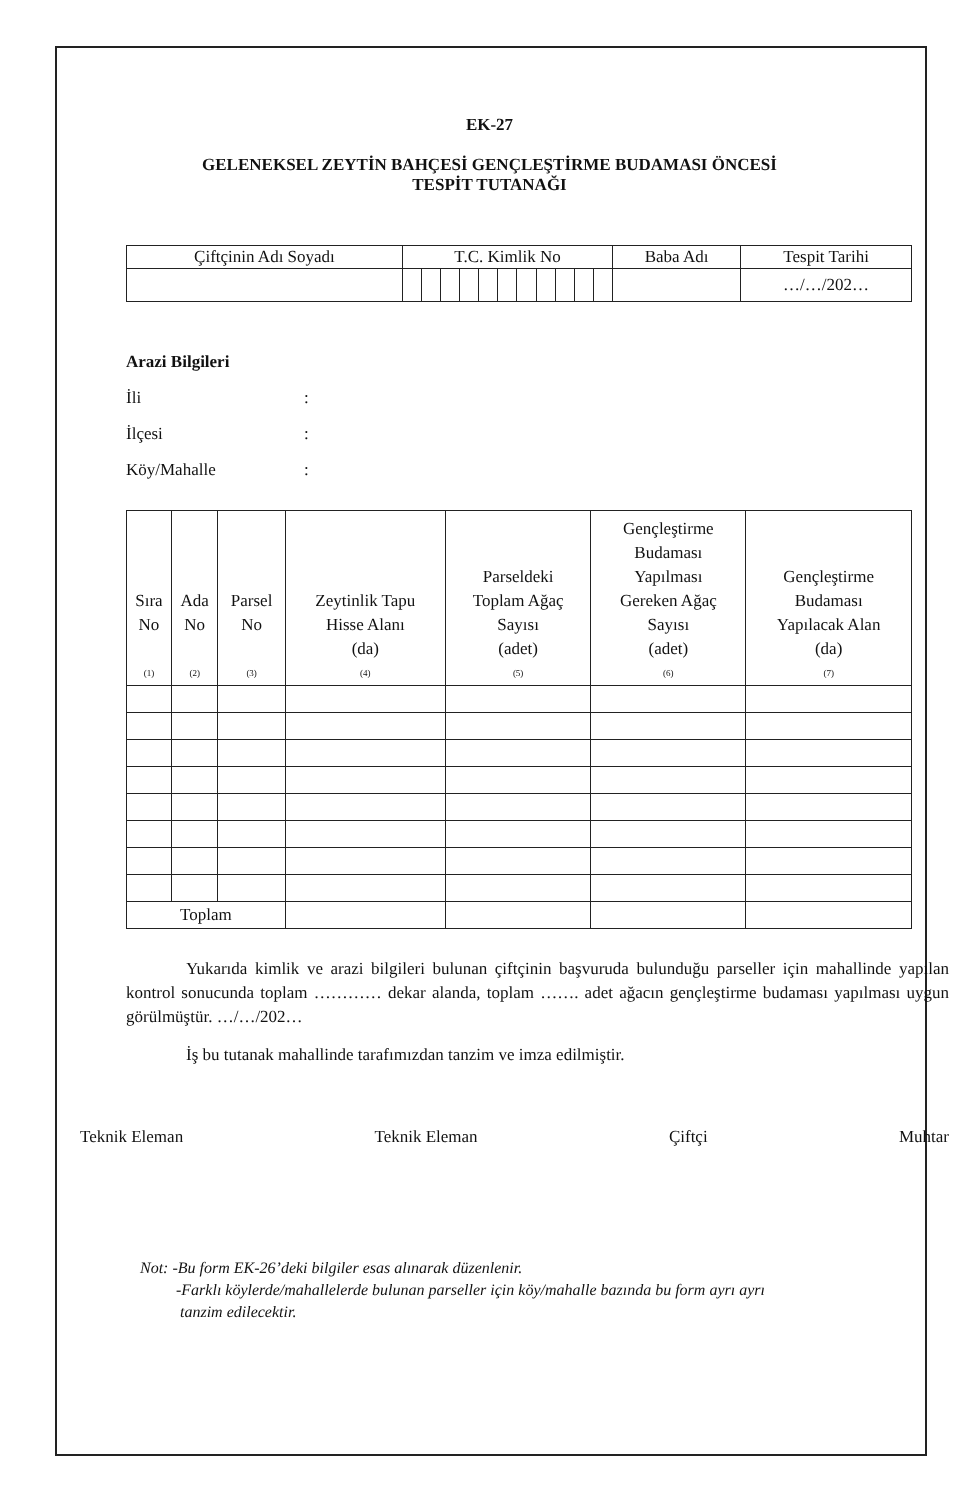EK-27
GELENEKSEL ZEYTİN BAHÇESİ GENÇLEŞTİRME BUDAMASI ÖNCESİ
TESPİT TUTANAĞI
| Çiftçinin Adı Soyadı | T.C. Kimlik No | | | | | | | | | | | Baba Adı | Tespit Tarihi |
| --- | --- | --- | --- | --- | --- | --- | --- | --- | --- | --- | --- | --- | --- |
| | | | | | | | | | | | | | …/…/202… |
Arazi Bilgileri
İli:
İlçesi:
Köy/Mahalle:
| Sıra No (1) | Ada No (2) | Parsel No (3) | Zeytinlik Tapu Hisse Alanı (da) (4) | Parseldeki Toplam Ağaç Sayısı (adet) (5) | Gençleştirme Budaması Yapılması Gereken Ağaç Sayısı (adet) (6) | Gençleştirme Budaması Yapılacak Alan (da) (7) |
| --- | --- | --- | --- | --- | --- | --- |
| Toplam | | | | | | |
Yukarıda kimlik ve arazi bilgileri bulunan çiftçinin başvuruda bulunduğu parseller için mahallinde yapılan kontrol sonucunda toplam ………… dekar alanda, toplam ……. adet ağacın gençleştirme budaması yapılması uygun görülmüştür. …/…/202…
İş bu tutanak mahallinde tarafımızdan tanzim ve imza edilmiştir.
Teknik Eleman Teknik Eleman Çiftçi Muhtar
Not: -Bu form EK-26’deki bilgiler esas alınarak düzenlenir.
-Farklı köylerde/mahallelerde bulunan parseller için köy/mahalle bazında bu form ayrı ayrı
tanzim edilecektir.